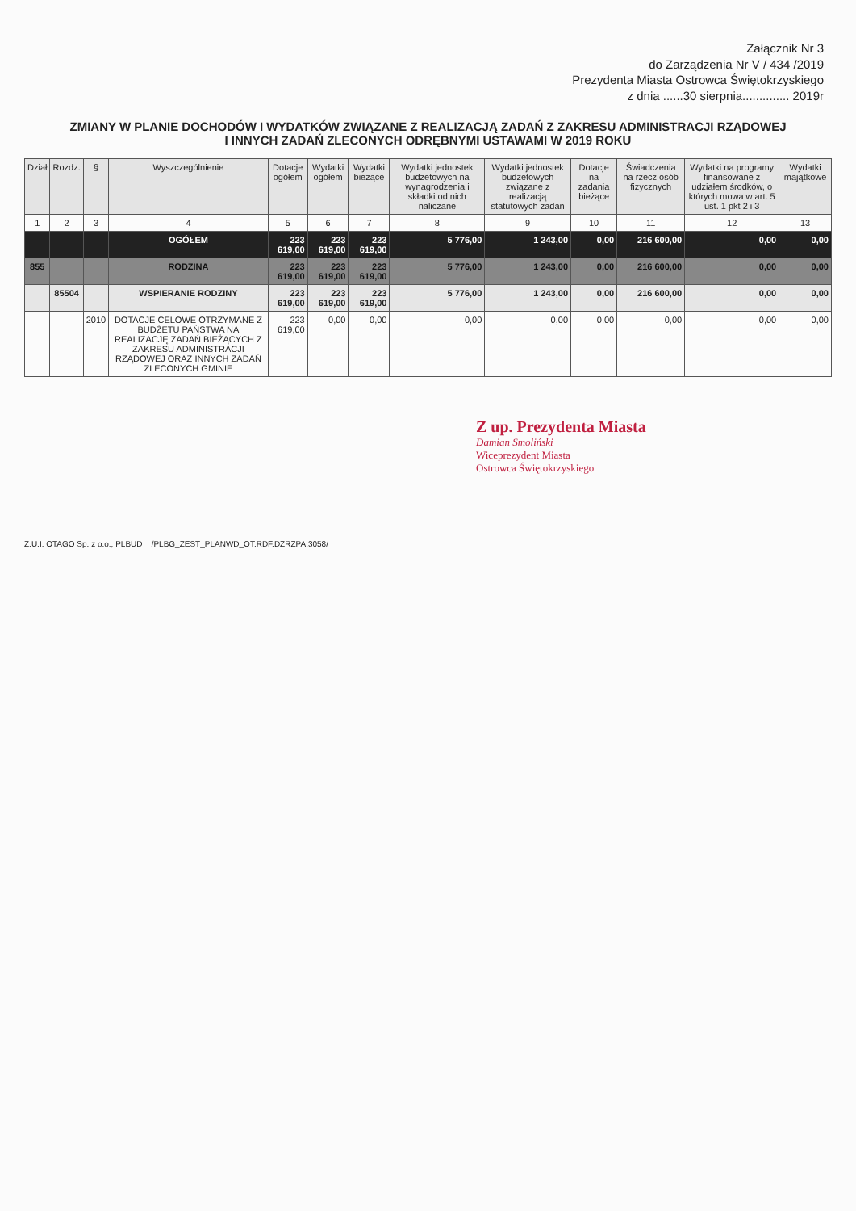Załącznik Nr 3
do Zarządzenia Nr V / 434 /2019
Prezydenta Miasta Ostrowca Świętokrzyskiego
z dnia ......30 sierpnia.............. 2019r
ZMIANY W PLANIE DOCHODÓW I WYDATKÓW ZWIĄZANE Z REALIZACJĄ ZADAŃ Z ZAKRESU ADMINISTRACJI RZĄDOWEJ
I INNYCH ZADAŃ ZLECONYCH ODRĘBNYMI USTAWAMI W 2019 ROKU
| Dział | Rozdz. | § | Wyszczególnienie | Dotacje ogółem | Wydatki ogółem | Wydatki bieżące | Wydatki jednostek budżetowych na wynagrodzenia i składki od nich naliczane | Wydatki jednostek budżetowych związane z realizacją statutowych zadań | Dotacje na zadania bieżące | Świadczenia na rzecz osób fizycznych | Wydatki na programy finansowane z udziałem środków, o których mowa w art. 5 ust. 1 pkt 2 i 3 | Wydatki majątkowe |
| --- | --- | --- | --- | --- | --- | --- | --- | --- | --- | --- | --- | --- |
| 1 | 2 | 3 | 4 | 5 | 6 | 7 | 8 | 9 | 10 | 11 | 12 | 13 |
| | | | OGÓŁEM | 223 619,00 | 223 619,00 | 223 619,00 | 5 776,00 | 1 243,00 | 0,00 | 216 600,00 | 0,00 | 0,00 |
| 855 | | | RODZINA | 223 619,00 | 223 619,00 | 223 619,00 | 5 776,00 | 1 243,00 | 0,00 | 216 600,00 | 0,00 | 0,00 |
| | 85504 | | WSPIERANIE RODZINY | 223 619,00 | 223 619,00 | 223 619,00 | 5 776,00 | 1 243,00 | 0,00 | 216 600,00 | 0,00 | 0,00 |
| | | 2010 | DOTACJE CELOWE OTRZYMANE Z BUDŻETU PAŃSTWA NA REALIZACJĘ ZADAŃ BIEŻĄCYCH Z ZAKRESU ADMINISTRACJI RZĄDOWEJ ORAZ INNYCH ZADAŃ ZLECONYCH GMINIE | 223 619,00 | 0,00 | 0,00 | 0,00 | 0,00 | 0,00 | 0,00 | 0,00 | 0,00 |
Z up. Prezydenta Miasta
Damian Smoliński
Wiceprezydent Miasta
Ostrowca Świętokrzyskiego
Z.U.I. OTAGO Sp. z o.o., PLBUD /PLBG_ZEST_PLANWD_OT.RDF.DZRZPA.3058/